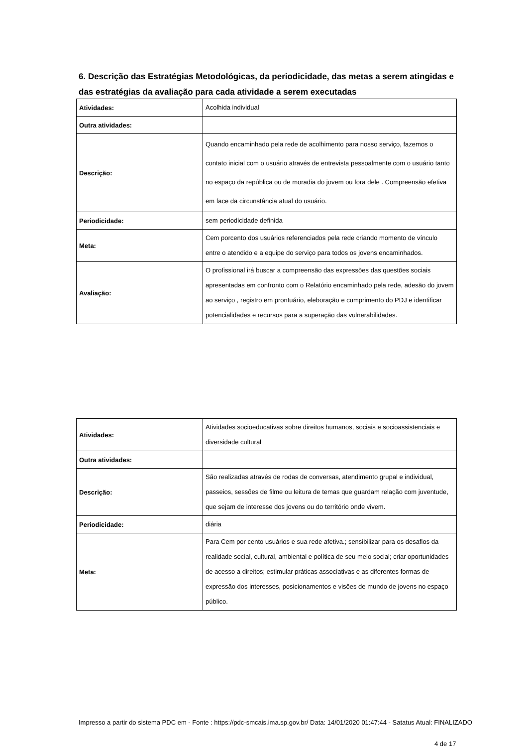6. Descrição das Estratégias Metodológicas, da periodicidade, das metas a serem atingidas e das estratégias da avaliação para cada atividade a serem executadas
| Atividades: | Acolhida individual |
| Outra atividades: | |
| Descrição: | Quando encaminhado pela rede de acolhimento para nosso serviço, fazemos o contato inicial com o usuário através de entrevista pessoalmente com o usuário tanto no espaço da república ou de moradia do jovem ou fora dele . Compreensão efetiva em face da circunstância atual do usuário. |
| Periodicidade: | sem periodicidade definida |
| Meta: | Cem porcento dos usuários referenciados pela rede criando momento de vínculo entre o atendido e a equipe do serviço para todos os jovens encaminhados. |
| Avaliação: | O profissional irá buscar a compreensão das expressões das questões sociais apresentadas em confronto com o Relatório encaminhado pela rede, adesão do jovem ao serviço , registro em prontuário, eleboração e cumprimento do PDJ e identificar potencialidades e recursos para a superação das vulnerabilidades. |
| Atividades: | Atividades socioeducativas sobre direitos humanos, sociais e socioassistenciais e diversidade cultural |
| Outra atividades: | |
| Descrição: | São realizadas através de rodas de conversas, atendimento grupal e individual, passeios, sessões de filme ou leitura de temas que guardam relação com juventude, que sejam de interesse dos jovens ou do território onde vivem. |
| Periodicidade: | diária |
| Meta: | Para Cem por cento usuários e sua rede afetiva.; sensibilizar para os desafios da realidade social, cultural, ambiental e política de seu meio social; criar oportunidades de acesso a direitos; estimular práticas associativas e as diferentes formas de expressão dos interesses, posicionamentos e visões de mundo de jovens no espaço público. |
Impresso a partir do sistema PDC em - Fonte : https://pdc-smcais.ima.sp.gov.br/ Data: 14/01/2020 01:47:44 - Satatus Atual: FINALIZADO
4 de 17